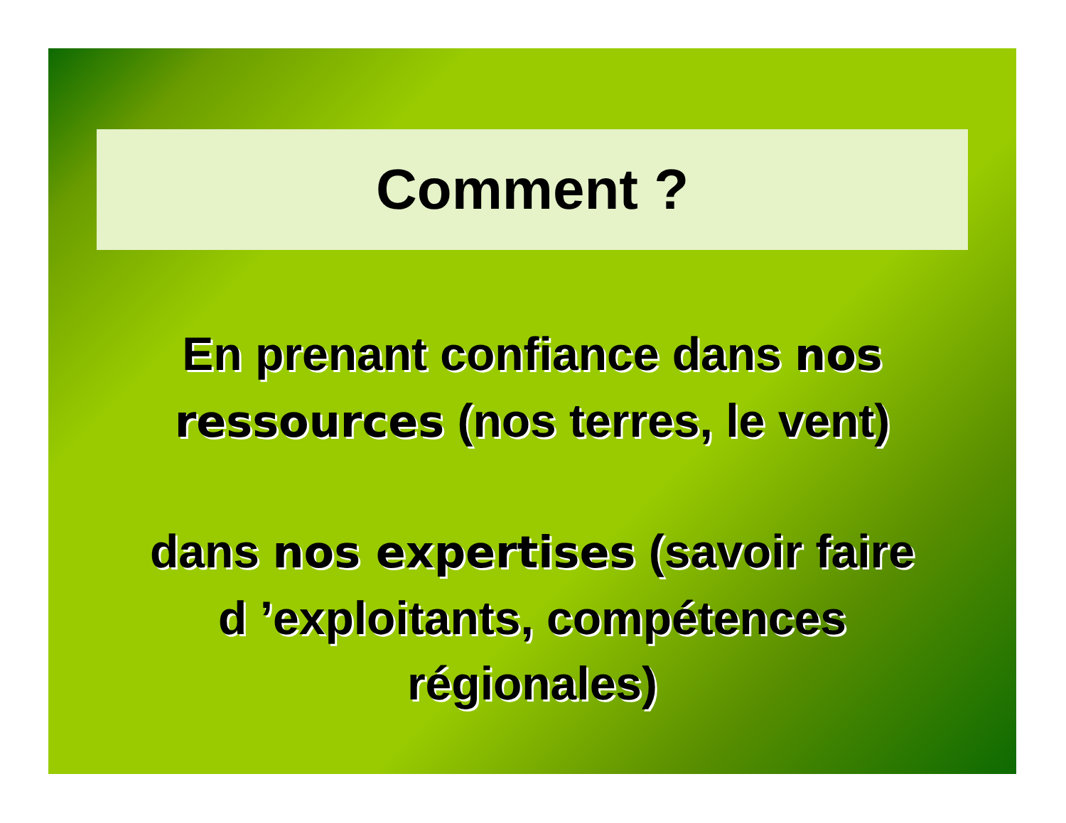Comment ?
En prenant confiance dans nos
ressources (nos terres, le vent)
dans nos expertises (savoir faire
d ’exploitants, compétences
régionales)